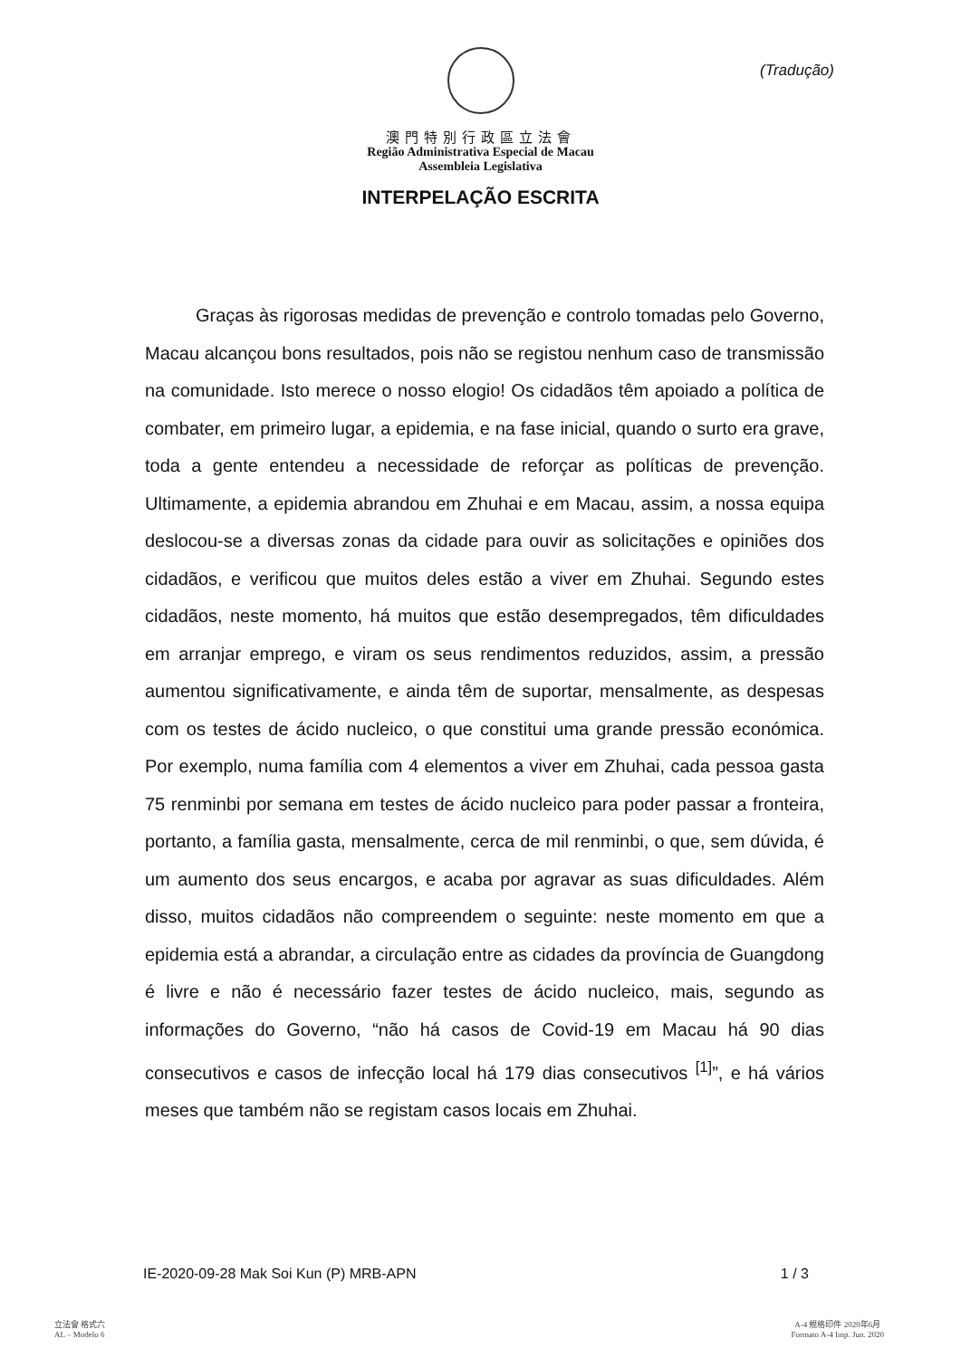(Tradução)
澳門特別行政區立法會
Região Administrativa Especial de Macau
Assembleia Legislativa
INTERPELAÇÃO ESCRITA
Graças às rigorosas medidas de prevenção e controlo tomadas pelo Governo, Macau alcançou bons resultados, pois não se registou nenhum caso de transmissão na comunidade. Isto merece o nosso elogio! Os cidadãos têm apoiado a política de combater, em primeiro lugar, a epidemia, e na fase inicial, quando o surto era grave, toda a gente entendeu a necessidade de reforçar as políticas de prevenção. Ultimamente, a epidemia abrandou em Zhuhai e em Macau, assim, a nossa equipa deslocou-se a diversas zonas da cidade para ouvir as solicitações e opiniões dos cidadãos, e verificou que muitos deles estão a viver em Zhuhai. Segundo estes cidadãos, neste momento, há muitos que estão desempregados, têm dificuldades em arranjar emprego, e viram os seus rendimentos reduzidos, assim, a pressão aumentou significativamente, e ainda têm de suportar, mensalmente, as despesas com os testes de ácido nucleico, o que constitui uma grande pressão económica. Por exemplo, numa família com 4 elementos a viver em Zhuhai, cada pessoa gasta 75 renminbi por semana em testes de ácido nucleico para poder passar a fronteira, portanto, a família gasta, mensalmente, cerca de mil renminbi, o que, sem dúvida, é um aumento dos seus encargos, e acaba por agravar as suas dificuldades. Além disso, muitos cidadãos não compreendem o seguinte: neste momento em que a epidemia está a abrandar, a circulação entre as cidades da província de Guangdong é livre e não é necessário fazer testes de ácido nucleico, mais, segundo as informações do Governo, “não há casos de Covid-19 em Macau há 90 dias consecutivos e casos de infecção local há 179 dias consecutivos <sup>[1]</sup>”, e há vários meses que também não se registam casos locais em Zhuhai.
IE-2020-09-28 Mak Soi Kun (P) MRB-APN 1 / 3
立法會 格式六
AL – Modelo 6
A-4 規格印件 2020年6月
Formato A-4 Imp. Jun. 2020